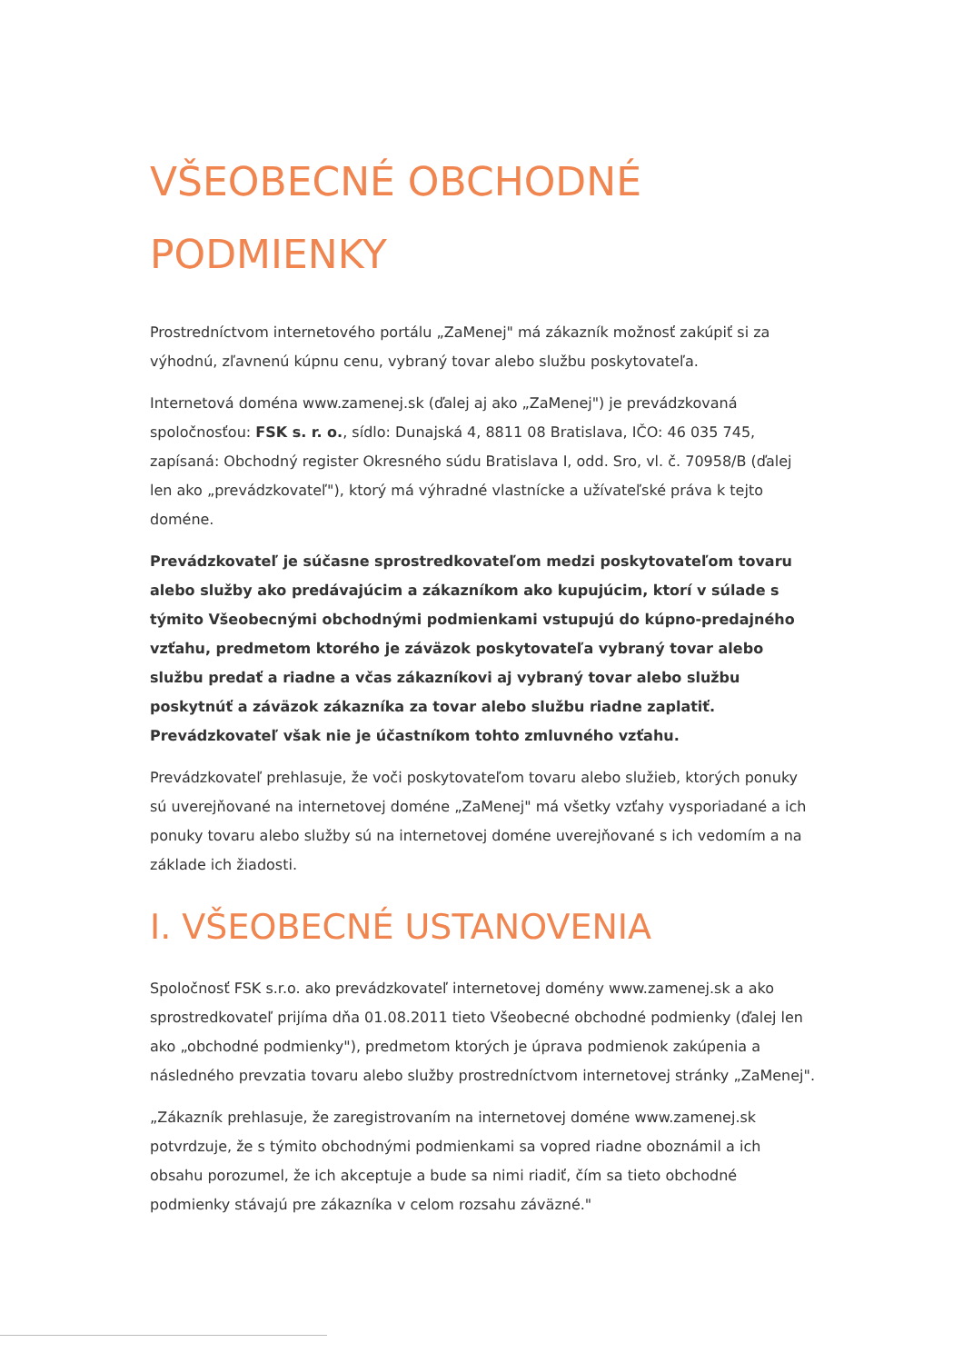VŠEOBECNÉ OBCHODNÉ
PODMIENKY
Prostredníctvom internetového portálu „ZaMenej" má zákazník možnosť zakúpiť si za výhodnú, zľavnenú kúpnu cenu, vybraný tovar alebo službu poskytovateľa.
Internetová doména www.zamenej.sk (ďalej aj ako „ZaMenej") je prevádzkovaná spoločnosťou: FSK s. r. o., sídlo: Dunajská 4, 8811 08 Bratislava, IČO: 46 035 745, zapísaná: Obchodný register Okresného súdu Bratislava I, odd. Sro, vl. č. 70958/B (ďalej len ako „prevádzkovateľ"), ktorý má výhradné vlastnícke a užívateľské práva k tejto doméne.
Prevádzkovateľ je súčasne sprostredkovateľom medzi poskytovateľom tovaru alebo služby ako predávajúcim a zákazníkom ako kupujúcim, ktorí v súlade s týmito Všeobecnými obchodnými podmienkami vstupujú do kúpno-predajného vzťahu, predmetom ktorého je záväzok poskytovateľa vybraný tovar alebo službu predať a riadne a včas zákazníkovi aj vybraný tovar alebo službu poskytnúť a záväzok zákazníka za tovar alebo službu riadne zaplatiť. Prevádzkovateľ však nie je účastníkom tohto zmluvného vzťahu.
Prevádzkovateľ prehlasuje, že voči poskytovateľom tovaru alebo služieb, ktorých ponuky sú uverejňované na internetovej doméne „ZaMenej" má všetky vzťahy vysporiadané a ich ponuky tovaru alebo služby sú na internetovej doméne uverejňované s ich vedomím a na základe ich žiadosti.
I. VŠEOBECNÉ USTANOVENIA
Spoločnosť FSK s.r.o. ako prevádzkovateľ internetovej domény www.zamenej.sk a ako sprostredkovateľ prijíma dňa 01.08.2011 tieto Všeobecné obchodné podmienky (ďalej len ako „obchodné podmienky"), predmetom ktorých je úprava podmienok zakúpenia a následného prevzatia tovaru alebo služby prostredníctvom internetovej stránky „ZaMenej".
„Zákazník prehlasuje, že zaregistrovaním na internetovej doméne www.zamenej.sk potvrdzuje, že s týmito obchodnými podmienkami sa vopred riadne oboznámil a ich obsahu porozumel, že ich akceptuje a bude sa nimi riadiť, čím sa tieto obchodné podmienky stávajú pre zákazníka v celom rozsahu záväzné."